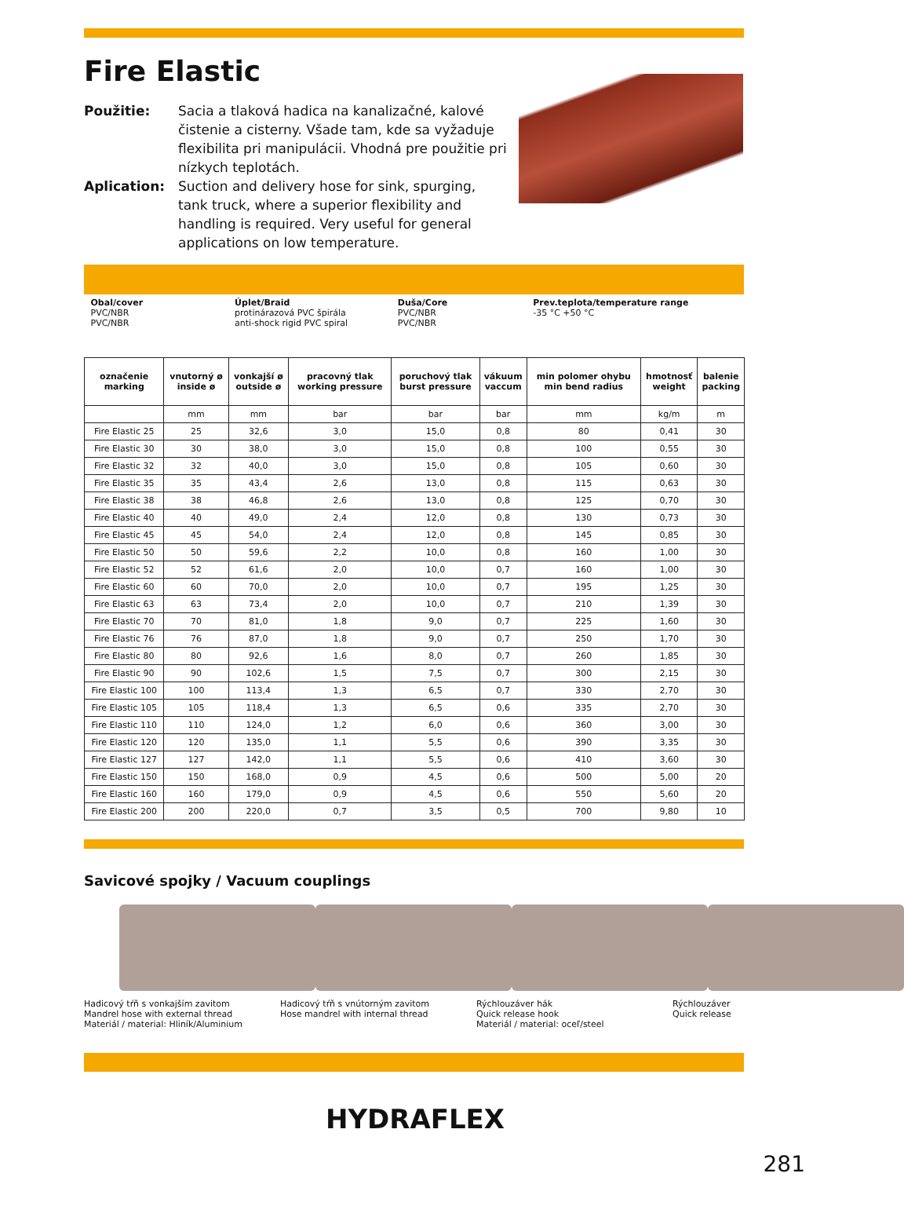Fire Elastic
Použitie: Sacia a tlaková hadica na kanalizačné, kalové čistenie a cisterny. Všade tam, kde sa vyžaduje flexibilita pri manipulácii. Vhodná pre použitie pri nízkych teplotách.
Aplication: Suction and delivery hose for sink, spurging, tank truck, where a superior flexibility and handling is required. Very useful for general applications on low temperature.
| Obal/cover PVC/NBR PVC/NBR | | Úplet/Braid protinárazová PVC špirála anti-shock rigid PVC spiral | | Duša/Core PVC/NBR PVC/NBR | | Prev.teplota/temperature range -35 °C +50 °C | | |
| označenie marking | vnutorný ø inside ø | vonkajší ø outside ø | pracovný tlak working pressure | poruchový tlak burst pressure | vákuum vaccum | min polomer ohybu min bend radius | hmotnosť weight | balenie packing |
| | mm | mm | bar | bar | bar | mm | kg/m | m |
| Fire Elastic 25 | 25 | 32,6 | 3,0 | 15,0 | 0,8 | 80 | 0,41 | 30 |
| Fire Elastic 30 | 30 | 38,0 | 3,0 | 15,0 | 0,8 | 100 | 0,55 | 30 |
| Fire Elastic 32 | 32 | 40,0 | 3,0 | 15,0 | 0,8 | 105 | 0,60 | 30 |
| Fire Elastic 35 | 35 | 43,4 | 2,6 | 13,0 | 0,8 | 115 | 0,63 | 30 |
| Fire Elastic 38 | 38 | 46,8 | 2,6 | 13,0 | 0,8 | 125 | 0,70 | 30 |
| Fire Elastic 40 | 40 | 49,0 | 2,4 | 12,0 | 0,8 | 130 | 0,73 | 30 |
| Fire Elastic 45 | 45 | 54,0 | 2,4 | 12,0 | 0,8 | 145 | 0,85 | 30 |
| Fire Elastic 50 | 50 | 59,6 | 2,2 | 10,0 | 0,8 | 160 | 1,00 | 30 |
| Fire Elastic 52 | 52 | 61,6 | 2,0 | 10,0 | 0,7 | 160 | 1,00 | 30 |
| Fire Elastic 60 | 60 | 70,0 | 2,0 | 10,0 | 0,7 | 195 | 1,25 | 30 |
| Fire Elastic 63 | 63 | 73,4 | 2,0 | 10,0 | 0,7 | 210 | 1,39 | 30 |
| Fire Elastic 70 | 70 | 81,0 | 1,8 | 9,0 | 0,7 | 225 | 1,60 | 30 |
| Fire Elastic 76 | 76 | 87,0 | 1,8 | 9,0 | 0,7 | 250 | 1,70 | 30 |
| Fire Elastic 80 | 80 | 92,6 | 1,6 | 8,0 | 0,7 | 260 | 1,85 | 30 |
| Fire Elastic 90 | 90 | 102,6 | 1,5 | 7,5 | 0,7 | 300 | 2,15 | 30 |
| Fire Elastic 100 | 100 | 113,4 | 1,3 | 6,5 | 0,7 | 330 | 2,70 | 30 |
| Fire Elastic 105 | 105 | 118,4 | 1,3 | 6,5 | 0,6 | 335 | 2,70 | 30 |
| Fire Elastic 110 | 110 | 124,0 | 1,2 | 6,0 | 0,6 | 360 | 3,00 | 30 |
| Fire Elastic 120 | 120 | 135,0 | 1,1 | 5,5 | 0,6 | 390 | 3,35 | 30 |
| Fire Elastic 127 | 127 | 142,0 | 1,1 | 5,5 | 0,6 | 410 | 3,60 | 30 |
| Fire Elastic 150 | 150 | 168,0 | 0,9 | 4,5 | 0,6 | 500 | 5,00 | 20 |
| Fire Elastic 160 | 160 | 179,0 | 0,9 | 4,5 | 0,6 | 550 | 5,60 | 20 |
| Fire Elastic 200 | 200 | 220,0 | 0,7 | 3,5 | 0,5 | 700 | 9,80 | 10 |
Savicové spojky / Vacuum couplings
Hadicový tŕň s vonkajším zavitom
Mandrel hose with external thread
Materiál / material: Hliník/Aluminium
Hadicový tŕň s vnútorným zavitom
Hose mandrel with internal thread
Rýchlouzáver hák
Quick release hook
Materiál / material: oceľ/steel
Rýchlouzáver
Quick release
HYDRAFLEX
281